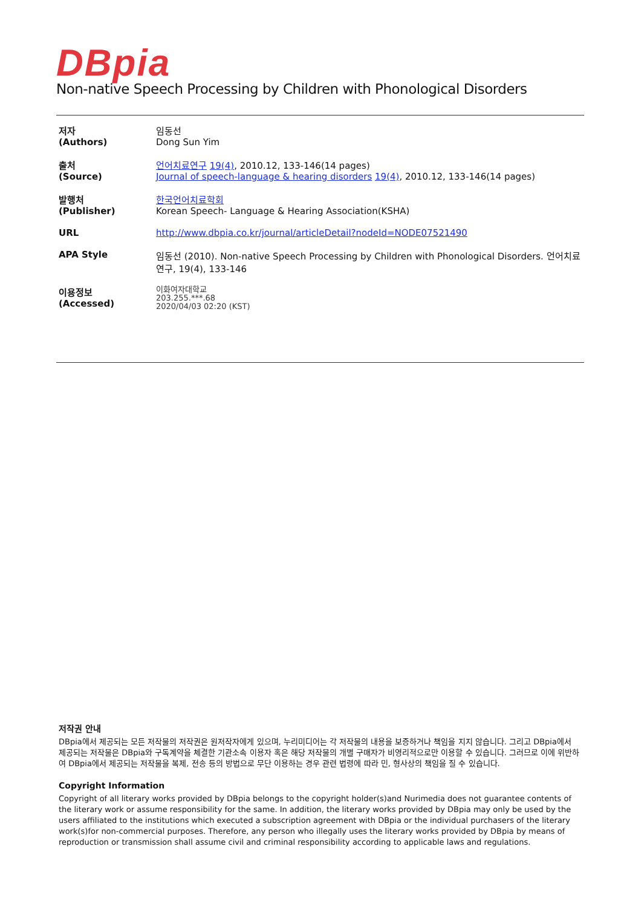DBpia
Non-native Speech Processing by Children with Phonological Disorders
| 저자 (Authors) | 임동선 Dong Sun Yim |
| 출처 (Source) | 언어치료연구 19(4) , 2010.12, 133-146(14 pages) Journal of speech-language & hearing disorders 19(4) , 2010.12, 133-146(14 pages) |
| 발행처 (Publisher) | 한국언어치료학회 Korean Speech- Language & Hearing Association(KSHA) |
| URL | http://www.dbpia.co.kr/journal/articleDetail?nodeId=NODE07521490 |
| APA Style | 임동선 (2010). Non-native Speech Processing by Children with Phonological Disorders. 언어치료연구, 19(4), 133-146 |
| 이용정보 (Accessed) | 이화여자대학교 203.255.***.68 2020/04/03 02:20 (KST) |
저작권 안내
DBpia에서 제공되는 모든 저작물의 저작권은 원저작자에게 있으며, 누리미디어는 각 저작물의 내용을 보증하거나 책임을 지지 않습니다. 그리고 DBpia에서 제공되는 저작물은 DBpia와 구독계약을 체결한 기관소속 이용자 혹은 해당 저작물의 개별 구매자가 비영리적으로만 이용할 수 있습니다. 그러므로 이에 위반하여 DBpia에서 제공되는 저작물을 복제, 전송 등의 방법으로 무단 이용하는 경우 관련 법령에 따라 민, 형사상의 책임을 질 수 있습니다.
Copyright Information
Copyright of all literary works provided by DBpia belongs to the copyright holder(s)and Nurimedia does not guarantee contents of the literary work or assume responsibility for the same. In addition, the literary works provided by DBpia may only be used by the users affiliated to the institutions which executed a subscription agreement with DBpia or the individual purchasers of the literary work(s)for non-commercial purposes. Therefore, any person who illegally uses the literary works provided by DBpia by means of reproduction or transmission shall assume civil and criminal responsibility according to applicable laws and regulations.